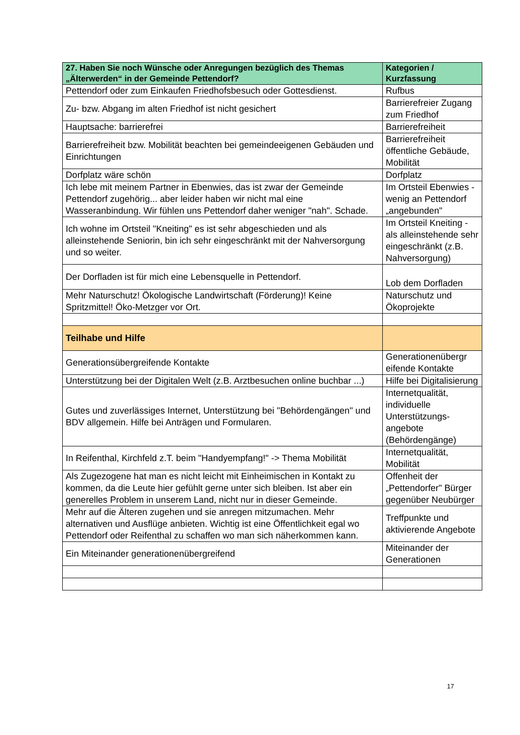| 27. Haben Sie noch Wünsche oder Anregungen bezüglich des Themas „Älterwerden“ in der Gemeinde Pettendorf? | Kategorien / Kurzfassung |
| --- | --- |
| Pettendorf oder zum Einkaufen Friedhofsbesuch oder Gottesdienst. | Rufbus |
| Zu- bzw. Abgang im alten Friedhof ist nicht gesichert | Barrierefreier Zugang zum Friedhof |
| Hauptsache: barrierefrei | Barrierefreiheit |
| Barrierefreiheit bzw. Mobilität beachten bei gemeindeeigenen Gebäuden und Einrichtungen | Barrierefreiheit öffentliche Gebäude, Mobilität |
| Dorfplatz wäre schön | Dorfplatz |
| Ich lebe mit meinem Partner in Ebenwies, das ist zwar der Gemeinde Pettendorf zugehörig... aber leider haben wir nicht mal eine Wasseranbindung. Wir fühlen uns Pettendorf daher weniger "nah". Schade. | Im Ortsteil Ebenwies - wenig an Pettendorf „angebunden" |
| Ich wohne im Ortsteil "Kneiting" es ist sehr abgeschieden und als alleinstehende Seniorin, bin ich sehr eingeschränkt mit der Nahversorgung und so weiter. | Im Ortsteil Kneiting - als alleinstehende sehr eingeschränkt (z.B. Nahversorgung) |
| Der Dorfladen ist für mich eine Lebensquelle in Pettendorf. | Lob dem Dorfladen |
| Mehr Naturschutz! Ökologische Landwirtschaft (Förderung)! Keine Spritzmittel! Öko-Metzger vor Ort. | Naturschutz und Ökoprojekte |
| Teilhabe und Hilfe | |
| Generationsübergreifende Kontakte | Generationenübergr eifende Kontakte |
| Unterstützung bei der Digitalen Welt (z.B. Arztbesuchen online buchbar ...) | Hilfe bei Digitalisierung |
| Gutes und zuverlässiges Internet, Unterstützung bei "Behördengängen" und BDV allgemein. Hilfe bei Anträgen und Formularen. | Internetqualität, individuelle Unterstützungs-angebote (Behördengänge) |
| In Reifenthal, Kirchfeld z.T. beim "Handyempfang!" -> Thema Mobilität | Internetqualität, Mobilität |
| Als Zugezogene hat man es nicht leicht mit Einheimischen in Kontakt zu kommen, da die Leute hier gefühlt gerne unter sich bleiben. Ist aber ein generelles Problem in unserem Land, nicht nur in dieser Gemeinde. | Offenheit der „Pettendorfer" Bürger gegenüber Neubürger |
| Mehr auf die Älteren zugehen und sie anregen mitzumachen. Mehr alternativen und Ausflüge anbieten. Wichtig ist eine Öffentlichkeit egal wo Pettendorf oder Reifenthal zu schaffen wo man sich näherkommen kann. | Treffpunkte und aktivierende Angebote |
| Ein Miteinander generationenübergreifend | Miteinander der Generationen |
17